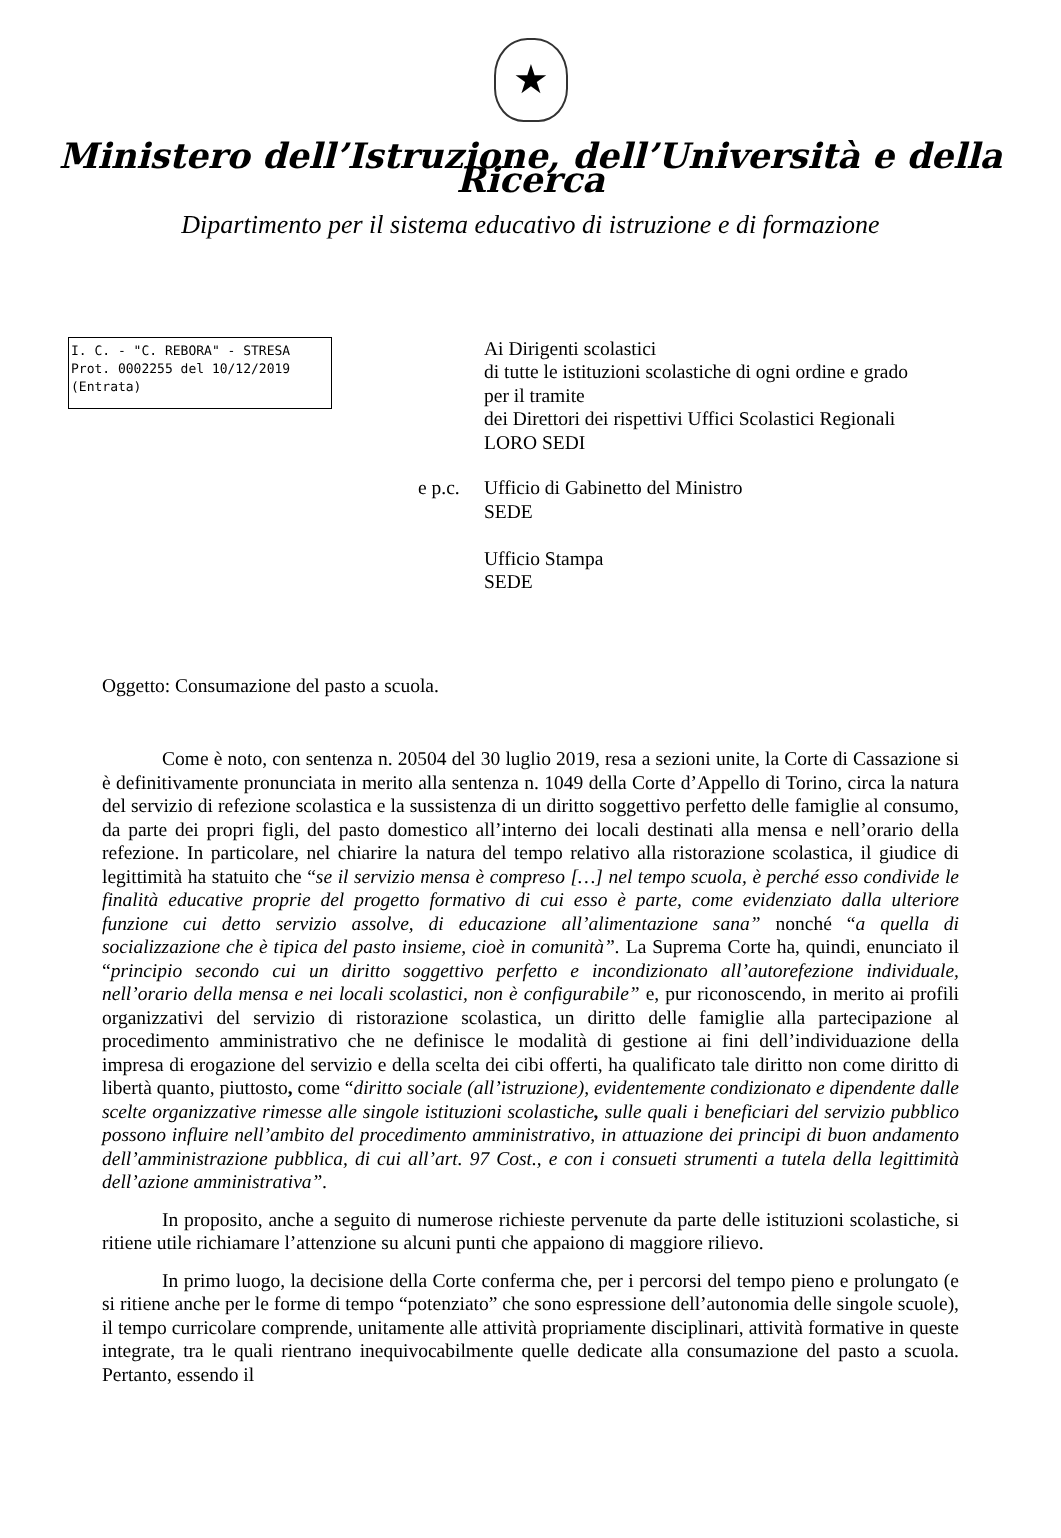★
Ministero dell’Istruzione, dell’Università e della Ricerca
Dipartimento per il sistema educativo di istruzione e di formazione
I. C. - "C. REBORA" - STRESA
Prot. 0002255 del 10/12/2019
(Entrata)
Ai Dirigenti scolastici
di tutte le istituzioni scolastiche di ogni ordine e grado
per il tramite
dei Direttori dei rispettivi Uffici Scolastici Regionali
LORO SEDI
e p.c.
Ufficio di Gabinetto del Ministro
SEDE
Ufficio Stampa
SEDE
Oggetto: Consumazione del pasto a scuola.
Come è noto, con sentenza n. 20504 del 30 luglio 2019, resa a sezioni unite, la Corte di Cassazione si è definitivamente pronunciata in merito alla sentenza n. 1049 della Corte d’Appello di Torino, circa la natura del servizio di refezione scolastica e la sussistenza di un diritto soggettivo perfetto delle famiglie al consumo, da parte dei propri figli, del pasto domestico all’interno dei locali destinati alla mensa e nell’orario della refezione. In particolare, nel chiarire la natura del tempo relativo alla ristorazione scolastica, il giudice di legittimità ha statuito che “se il servizio mensa è compreso […] nel tempo scuola, è perché esso condivide le finalità educative proprie del progetto formativo di cui esso è parte, come evidenziato dalla ulteriore funzione cui detto servizio assolve, di educazione all’alimentazione sana” nonché “a quella di socializzazione che è tipica del pasto insieme, cioè in comunità”. La Suprema Corte ha, quindi, enunciato il “principio secondo cui un diritto soggettivo perfetto e incondizionato all’autorefezione individuale, nell’orario della mensa e nei locali scolastici, non è configurabile” e, pur riconoscendo, in merito ai profili organizzativi del servizio di ristorazione scolastica, un diritto delle famiglie alla partecipazione al procedimento amministrativo che ne definisce le modalità di gestione ai fini dell’individuazione della impresa di erogazione del servizio e della scelta dei cibi offerti, ha qualificato tale diritto non come diritto di libertà quanto, piuttosto, come “diritto sociale (all’istruzione), evidentemente condizionato e dipendente dalle scelte organizzative rimesse alle singole istituzioni scolastiche, sulle quali i beneficiari del servizio pubblico possono influire nell’ambito del procedimento amministrativo, in attuazione dei principi di buon andamento dell’amministrazione pubblica, di cui all’art. 97 Cost., e con i consueti strumenti a tutela della legittimità dell’azione amministrativa”.
In proposito, anche a seguito di numerose richieste pervenute da parte delle istituzioni scolastiche, si ritiene utile richiamare l’attenzione su alcuni punti che appaiono di maggiore rilievo.
In primo luogo, la decisione della Corte conferma che, per i percorsi del tempo pieno e prolungato (e si ritiene anche per le forme di tempo “potenziato” che sono espressione dell’autonomia delle singole scuole), il tempo curricolare comprende, unitamente alle attività propriamente disciplinari, attività formative in queste integrate, tra le quali rientrano inequivocabilmente quelle dedicate alla consumazione del pasto a scuola. Pertanto, essendo il